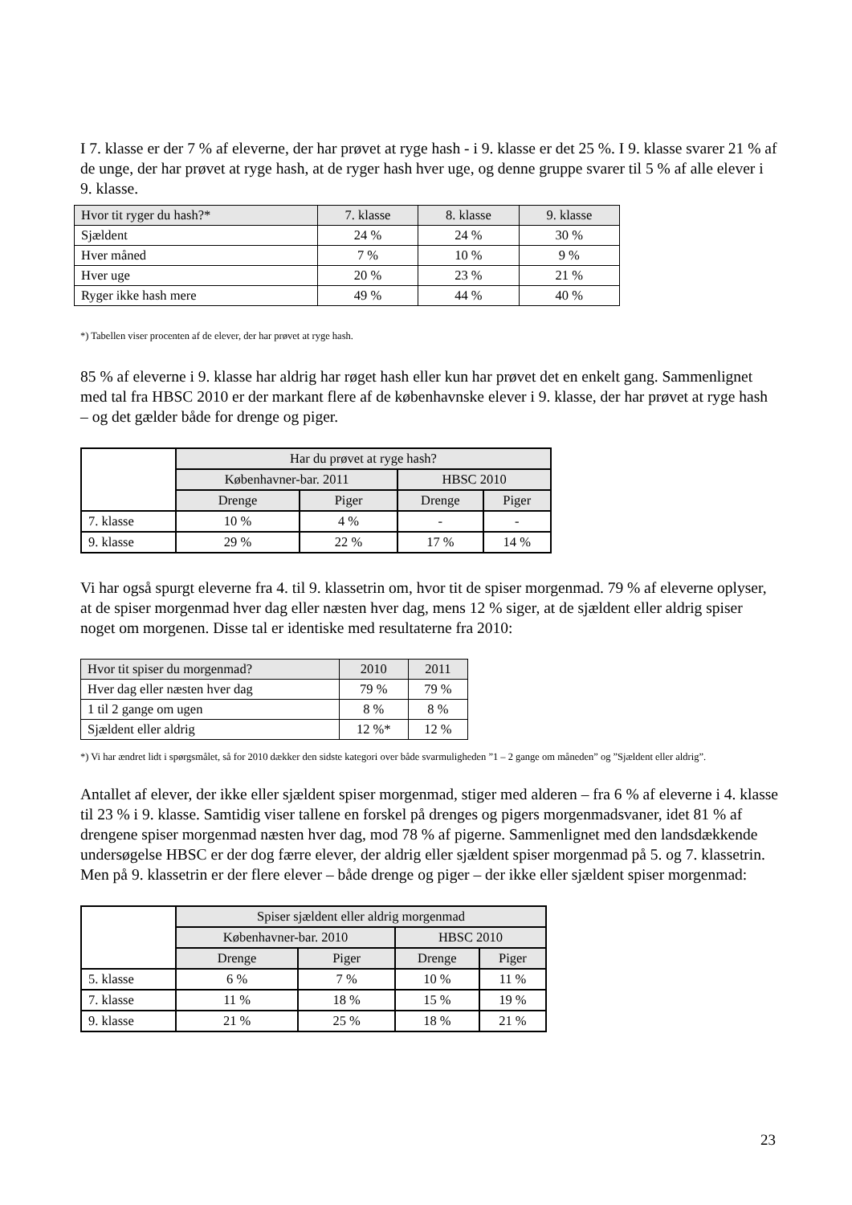I 7. klasse er der 7 % af eleverne, der har prøvet at ryge hash - i 9. klasse er det 25 %. I 9. klasse svarer 21 % af de unge, der har prøvet at ryge hash, at de ryger hash hver uge, og denne gruppe svarer til 5 % af alle elever i 9. klasse.
| Hvor tit ryger du hash?* | 7. klasse | 8. klasse | 9. klasse |
| --- | --- | --- | --- |
| Sjældent | 24 % | 24 % | 30 % |
| Hver måned | 7 % | 10 % | 9 % |
| Hver uge | 20 % | 23 % | 21 % |
| Ryger ikke hash mere | 49 % | 44 % | 40 % |
*) Tabellen viser procenten af de elever, der har prøvet at ryge hash.
85 % af eleverne i 9. klasse har aldrig har røget hash eller kun har prøvet det en enkelt gang. Sammenlignet med tal fra HBSC 2010 er der markant flere af de københavnske elever i 9. klasse, der har prøvet at ryge hash – og det gælder både for drenge og piger.
| | Har du prøvet at ryge hash? | | | |
| | Københavner-bar. 2011 | | HBSC 2010 | |
| | Drenge | Piger | Drenge | Piger |
| 7. klasse | 10 % | 4 % | - | - |
| 9. klasse | 29 % | 22 % | 17 % | 14 % |
Vi har også spurgt eleverne fra 4. til 9. klassetrin om, hvor tit de spiser morgenmad. 79 % af eleverne oplyser, at de spiser morgenmad hver dag eller næsten hver dag, mens 12 % siger, at de sjældent eller aldrig spiser noget om morgenen. Disse tal er identiske med resultaterne fra 2010:
| Hvor tit spiser du morgenmad? | 2010 | 2011 |
| --- | --- | --- |
| Hver dag eller næsten hver dag | 79 % | 79 % |
| 1 til 2 gange om ugen | 8 % | 8 % |
| Sjældent eller aldrig | 12 %* | 12 % |
*) Vi har ændret lidt i spørgsmålet, så for 2010 dækker den sidste kategori over både svarmuligheden ”1 – 2 gange om måneden” og ”Sjældent eller aldrig”.
Antallet af elever, der ikke eller sjældent spiser morgenmad, stiger med alderen – fra 6 % af eleverne i 4. klasse til 23 % i 9. klasse. Samtidig viser tallene en forskel på drenges og pigers morgenmadsvaner, idet 81 % af drengene spiser morgenmad næsten hver dag, mod 78 % af pigerne. Sammenlignet med den landsdækkende undersøgelse HBSC er der dog færre elever, der aldrig eller sjældent spiser morgenmad på 5. og 7. klassetrin. Men på 9. klassetrin er der flere elever – både drenge og piger – der ikke eller sjældent spiser morgenmad:
| | Spiser sjældent eller aldrig morgenmad | | | |
| | Københavner-bar. 2010 | | HBSC 2010 | |
| | Drenge | Piger | Drenge | Piger |
| 5. klasse | 6 % | 7 % | 10 % | 11 % |
| 7. klasse | 11 % | 18 % | 15 % | 19 % |
| 9. klasse | 21 % | 25 % | 18 % | 21 % |
23